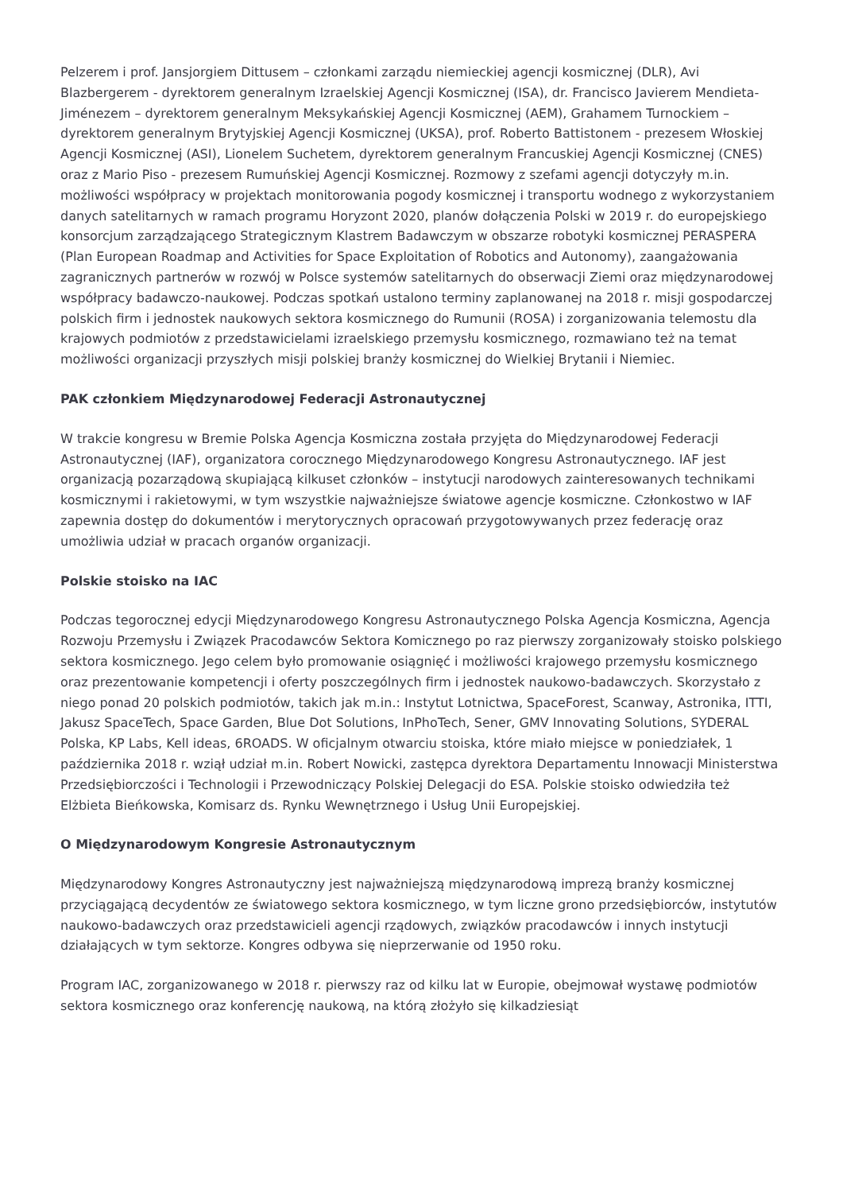Pelzerem i prof. Jansjorgiem Dittusem – członkami zarządu niemieckiej agencji kosmicznej (DLR), Avi Blazbergerem - dyrektorem generalnym Izraelskiej Agencji Kosmicznej (ISA), dr. Francisco Javierem Mendieta-Jiménezem – dyrektorem generalnym Meksykańskiej Agencji Kosmicznej (AEM), Grahamem Turnockiem – dyrektorem generalnym Brytyjskiej Agencji Kosmicznej (UKSA), prof. Roberto Battistonem - prezesem Włoskiej Agencji Kosmicznej (ASI), Lionelem Suchetem, dyrektorem generalnym Francuskiej Agencji Kosmicznej (CNES) oraz z Mario Piso - prezesem Rumuńskiej Agencji Kosmicznej. Rozmowy z szefami agencji dotyczyły m.in. możliwości współpracy w projektach monitorowania pogody kosmicznej i transportu wodnego z wykorzystaniem danych satelitarnych w ramach programu Horyzont 2020, planów dołączenia Polski w 2019 r. do europejskiego konsorcjum zarządzającego Strategicznym Klastrem Badawczym w obszarze robotyki kosmicznej PERASPERA (Plan European Roadmap and Activities for Space Exploitation of Robotics and Autonomy), zaangażowania zagranicznych partnerów w rozwój w Polsce systemów satelitarnych do obserwacji Ziemi oraz międzynarodowej współpracy badawczo-naukowej. Podczas spotkań ustalono terminy zaplanowanej na 2018 r. misji gospodarczej polskich firm i jednostek naukowych sektora kosmicznego do Rumunii (ROSA) i zorganizowania telemostu dla krajowych podmiotów z przedstawicielami izraelskiego przemysłu kosmicznego, rozmawiano też na temat możliwości organizacji przyszłych misji polskiej branży kosmicznej do Wielkiej Brytanii i Niemiec.
PAK członkiem Międzynarodowej Federacji Astronautycznej
W trakcie kongresu w Bremie Polska Agencja Kosmiczna została przyjęta do Międzynarodowej Federacji Astronautycznej (IAF), organizatora corocznego Międzynarodowego Kongresu Astronautycznego. IAF jest organizacją pozarządową skupiającą kilkuset członków – instytucji narodowych zainteresowanych technikami kosmicznymi i rakietowymi, w tym wszystkie najważniejsze światowe agencje kosmiczne. Członkostwo w IAF zapewnia dostęp do dokumentów i merytorycznych opracowań przygotowywanych przez federację oraz umożliwia udział w pracach organów organizacji.
Polskie stoisko na IAC
Podczas tegorocznej edycji Międzynarodowego Kongresu Astronautycznego Polska Agencja Kosmiczna, Agencja Rozwoju Przemysłu i Związek Pracodawców Sektora Komicznego po raz pierwszy zorganizowały stoisko polskiego sektora kosmicznego. Jego celem było promowanie osiągnięć i możliwości krajowego przemysłu kosmicznego oraz prezentowanie kompetencji i oferty poszczególnych firm i jednostek naukowo-badawczych. Skorzystało z niego ponad 20 polskich podmiotów, takich jak m.in.: Instytut Lotnictwa, SpaceForest, Scanway, Astronika, ITTI, Jakusz SpaceTech, Space Garden, Blue Dot Solutions, InPhoTech, Sener, GMV Innovating Solutions, SYDERAL Polska, KP Labs, Kell ideas, 6ROADS. W oficjalnym otwarciu stoiska, które miało miejsce w poniedziałek, 1 października 2018 r. wziął udział m.in. Robert Nowicki, zastępca dyrektora Departamentu Innowacji Ministerstwa Przedsiębiorczości i Technologii i Przewodniczący Polskiej Delegacji do ESA. Polskie stoisko odwiedziła też Elżbieta Bieńkowska, Komisarz ds. Rynku Wewnętrznego i Usług Unii Europejskiej.
O Międzynarodowym Kongresie Astronautycznym
Międzynarodowy Kongres Astronautyczny jest najważniejszą międzynarodową imprezą branży kosmicznej przyciągającą decydentów ze światowego sektora kosmicznego, w tym liczne grono przedsiębiorców, instytutów naukowo-badawczych oraz przedstawicieli agencji rządowych, związków pracodawców i innych instytucji działających w tym sektorze. Kongres odbywa się nieprzerwanie od 1950 roku.
Program IAC, zorganizowanego w 2018 r. pierwszy raz od kilku lat w Europie, obejmował wystawę podmiotów sektora kosmicznego oraz konferencję naukową, na którą złożyło się kilkadziesiąt